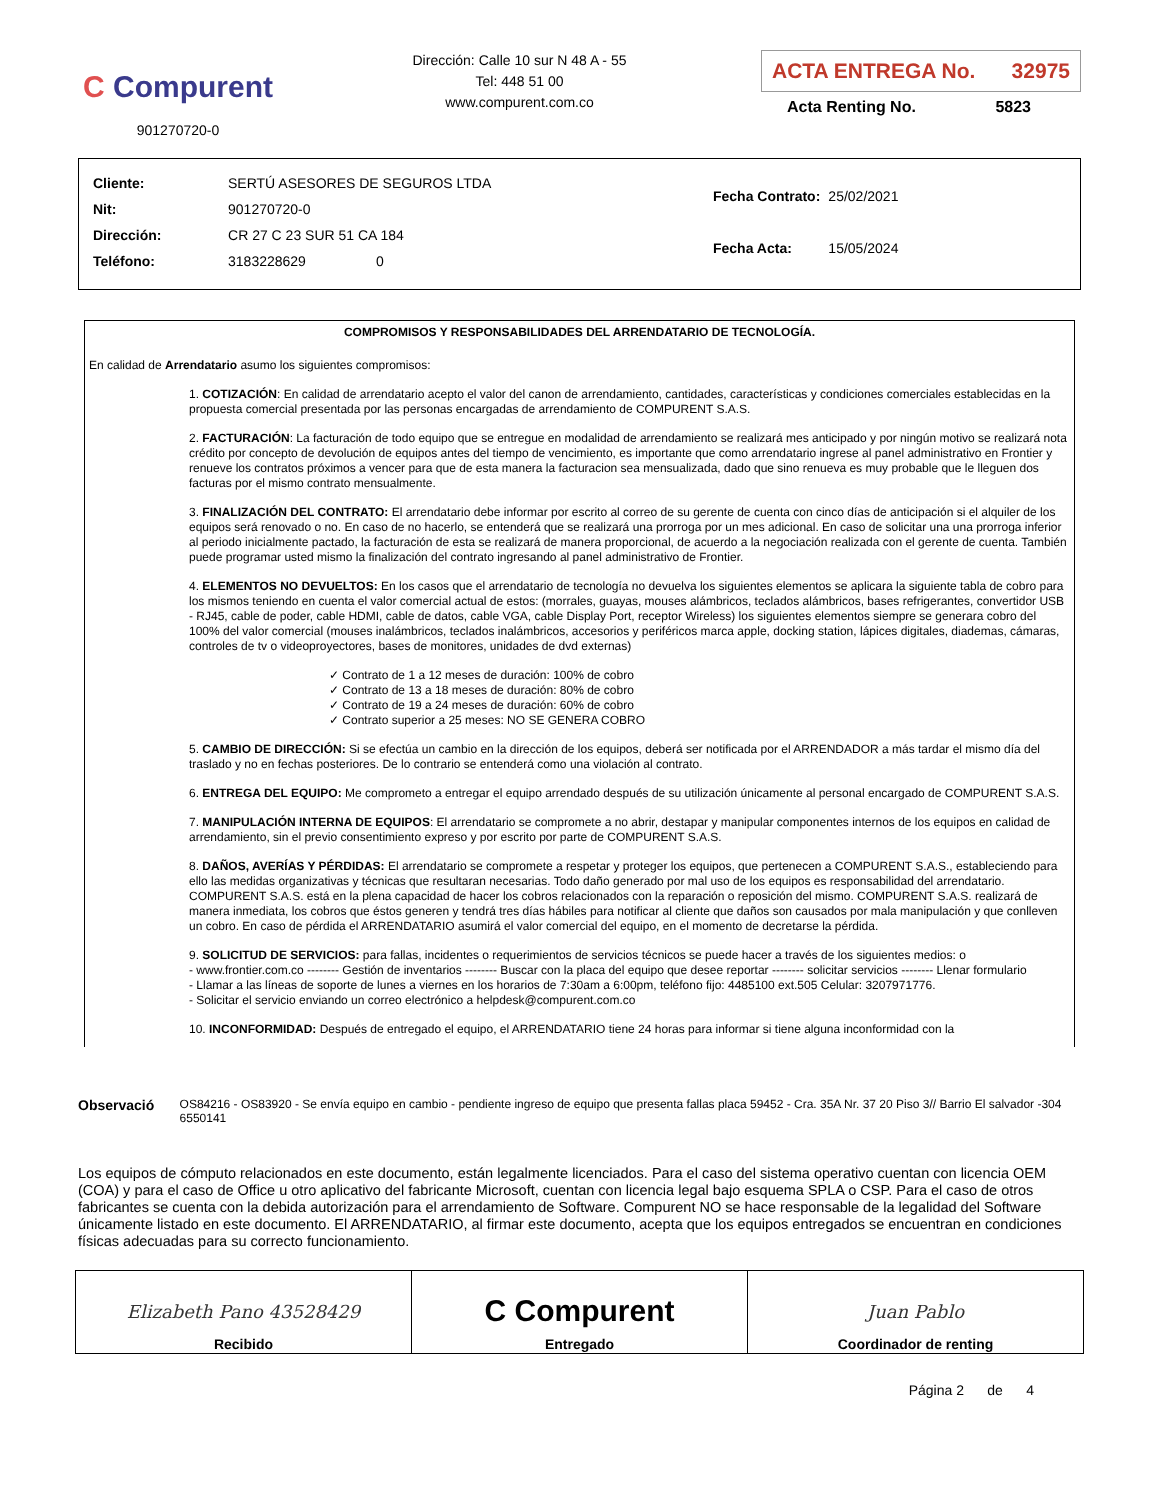C Compurent
901270720-0
Dirección: Calle 10 sur N 48 A - 55
Tel: 448 51 00
www.compurent.com.co
ACTA ENTREGA No. 32975
Acta Renting No. 5823
| Cliente: | SERTÚ ASESORES DE SEGUROS LTDA |
| Nit: | 901270720-0 |
| Dirección: | CR 27 C 23 SUR 51 CA 184 |
| Teléfono: | 3183228629 0 |
| Fecha Contrato: | 25/02/2021 |
| Fecha Acta: | 15/05/2024 |
COMPROMISOS Y RESPONSABILIDADES DEL ARRENDATARIO DE TECNOLOGÍA.
En calidad de Arrendatario asumo los siguientes compromisos:
1. COTIZACIÓN: En calidad de arrendatario acepto el valor del canon de arrendamiento, cantidades, características y condiciones comerciales establecidas en la propuesta comercial presentada por las personas encargadas de arrendamiento de COMPURENT S.A.S.
2. FACTURACIÓN: La facturación de todo equipo que se entregue en modalidad de arrendamiento se realizará mes anticipado y por ningún motivo se realizará nota crédito por concepto de devolución de equipos antes del tiempo de vencimiento, es importante que como arrendatario ingrese al panel administrativo en Frontier y renueve los contratos próximos a vencer para que de esta manera la facturacion sea mensualizada, dado que sino renueva es muy probable que le lleguen dos facturas por el mismo contrato mensualmente.
3. FINALIZACIÓN DEL CONTRATO: El arrendatario debe informar por escrito al correo de su gerente de cuenta con cinco días de anticipación si el alquiler de los equipos será renovado o no. En caso de no hacerlo, se entenderá que se realizará una prorroga por un mes adicional. En caso de solicitar una una prorroga inferior al periodo inicialmente pactado, la facturación de esta se realizará de manera proporcional, de acuerdo a la negociación realizada con el gerente de cuenta. También puede programar usted mismo la finalización del contrato ingresando al panel administrativo de Frontier.
4. ELEMENTOS NO DEVUELTOS: En los casos que el arrendatario de tecnología no devuelva los siguientes elementos se aplicara la siguiente tabla de cobro para los mismos teniendo en cuenta el valor comercial actual de estos: (morrales, guayas, mouses alámbricos, teclados alámbricos, bases refrigerantes, convertidor USB - RJ45, cable de poder, cable HDMI, cable de datos, cable VGA, cable Display Port, receptor Wireless) los siguientes elementos siempre se generara cobro del 100% del valor comercial (mouses inalámbricos, teclados inalámbricos, accesorios y periféricos marca apple, docking station, lápices digitales, diademas, cámaras, controles de tv o videoproyectores, bases de monitores, unidades de dvd externas)
✓ Contrato de 1 a 12 meses de duración: 100% de cobro
✓ Contrato de 13 a 18 meses de duración: 80% de cobro
✓ Contrato de 19 a 24 meses de duración: 60% de cobro
✓ Contrato superior a 25 meses: NO SE GENERA COBRO
5. CAMBIO DE DIRECCIÓN: Si se efectúa un cambio en la dirección de los equipos, deberá ser notificada por el ARRENDADOR a más tardar el mismo día del traslado y no en fechas posteriores. De lo contrario se entenderá como una violación al contrato.
6. ENTREGA DEL EQUIPO: Me comprometo a entregar el equipo arrendado después de su utilización únicamente al personal encargado de COMPURENT S.A.S.
7. MANIPULACIÓN INTERNA DE EQUIPOS: El arrendatario se compromete a no abrir, destapar y manipular componentes internos de los equipos en calidad de arrendamiento, sin el previo consentimiento expreso y por escrito por parte de COMPURENT S.A.S.
8. DAÑOS, AVERÍAS Y PÉRDIDAS: El arrendatario se compromete a respetar y proteger los equipos, que pertenecen a COMPURENT S.A.S., estableciendo para ello las medidas organizativas y técnicas que resultaran necesarias. Todo daño generado por mal uso de los equipos es responsabilidad del arrendatario. COMPURENT S.A.S. está en la plena capacidad de hacer los cobros relacionados con la reparación o reposición del mismo. COMPURENT S.A.S. realizará de manera inmediata, los cobros que éstos generen y tendrá tres días hábiles para notificar al cliente que daños son causados por mala manipulación y que conlleven un cobro. En caso de pérdida el ARRENDATARIO asumirá el valor comercial del equipo, en el momento de decretarse la pérdida.
9. SOLICITUD DE SERVICIOS: para fallas, incidentes o requerimientos de servicios técnicos se puede hacer a través de los siguientes medios: o
- www.frontier.com.co -------- Gestión de inventarios -------- Buscar con la placa del equipo que desee reportar -------- solicitar servicios -------- Llenar formulario
- Llamar a las líneas de soporte de lunes a viernes en los horarios de 7:30am a 6:00pm, teléfono fijo: 4485100 ext.505 Celular: 3207971776.
- Solicitar el servicio enviando un correo electrónico a helpdesk@compurent.com.co
10. INCONFORMIDAD: Después de entregado el equipo, el ARRENDATARIO tiene 24 horas para informar si tiene alguna inconformidad con la
Observació
OS84216 - OS83920 - Se envía equipo en cambio - pendiente ingreso de equipo que presenta fallas placa 59452 - Cra. 35A Nr. 37 20 Piso 3// Barrio El salvador -304 6550141
Los equipos de cómputo relacionados en este documento, están legalmente licenciados. Para el caso del sistema operativo cuentan con licencia OEM (COA) y para el caso de Office u otro aplicativo del fabricante Microsoft, cuentan con licencia legal bajo esquema SPLA o CSP. Para el caso de otros fabricantes se cuenta con la debida autorización para el arrendamiento de Software. Compurent NO se hace responsable de la legalidad del Software únicamente listado en este documento. El ARRENDATARIO, al firmar este documento, acepta que los equipos entregados se encuentran en condiciones físicas adecuadas para su correcto funcionamiento.
| Elizabeth Pano 43528429 Recibido | C Compurent Entregado | Juan Pablo Coordinador de renting |
Página 2 de 4